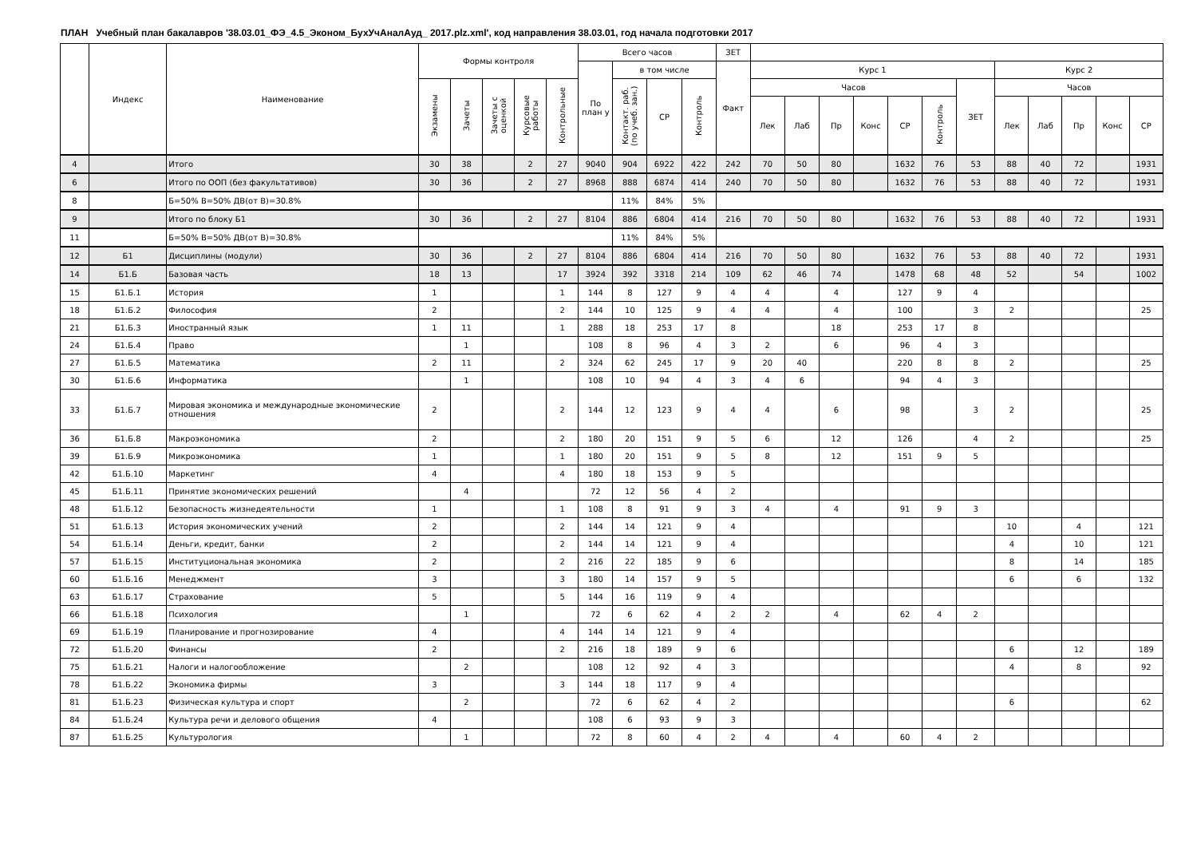ПЛАН Учебный план бакалавров '38.03.01_ФЭ_4.5_Эконом_БухУчАналАуд_ 2017.plz.xml', код направления 38.03.01, год начала подготовки 2017
| | Индекс | Наименование | Формы контроля | | | | | Всего часов | | | | ЗЕТ | | | | | | | | | | | | |
| --- | --- | --- | --- | --- | --- | --- | --- | --- | --- | --- | --- | --- | --- | --- | --- | --- | --- | --- | --- | --- | --- | --- | --- | --- |
| | | | | | | | | По план у | в том числе | | | Факт | Курс 1 | | | | | | | Курс 2 | | | | |
| | | | Экзамены | Зачеты | Зачеты с оценкой | Курсовые работы | Контрольные | | Контакт. раб. (по учеб. зан.) | СР | Контроль | | Часов | | | | | | ЗЕТ | Часов | | | | |
| | | | | | | | | | | | | | Лек | Лаб | Пр | Конс | СР | Контроль | | Лек | Лаб | Пр | Конс | СР |
| 4 | | Итого | 30 | 38 | | 2 | 27 | 9040 | 904 | 6922 | 422 | 242 | 70 | 50 | 80 | | 1632 | 76 | 53 | 88 | 40 | 72 | | 1931 |
| 6 | | Итого по ООП (без факультативов) | 30 | 36 | | 2 | 27 | 8968 | 888 | 6874 | 414 | 240 | 70 | 50 | 80 | | 1632 | 76 | 53 | 88 | 40 | 72 | | 1931 |
| 8 | | Б=50% В=50% ДВ(от В)=30.8% | | | | | | | 11% | 84% | 5% | | | | | | | | | | | | | |
| 9 | | Итого по блоку Б1 | 30 | 36 | | 2 | 27 | 8104 | 886 | 6804 | 414 | 216 | 70 | 50 | 80 | | 1632 | 76 | 53 | 88 | 40 | 72 | | 1931 |
| 11 | | Б=50% В=50% ДВ(от В)=30.8% | | | | | | | 11% | 84% | 5% | | | | | | | | | | | | | |
| 12 | Б1 | Дисциплины (модули) | 30 | 36 | | 2 | 27 | 8104 | 886 | 6804 | 414 | 216 | 70 | 50 | 80 | | 1632 | 76 | 53 | 88 | 40 | 72 | | 1931 |
| 14 | Б1.Б | Базовая часть | 18 | 13 | | | 17 | 3924 | 392 | 3318 | 214 | 109 | 62 | 46 | 74 | | 1478 | 68 | 48 | 52 | | 54 | | 1002 |
| 15 | Б1.Б.1 | История | 1 | | | | 1 | 144 | 8 | 127 | 9 | 4 | 4 | | 4 | | 127 | 9 | 4 | | | | | |
| 18 | Б1.Б.2 | Философия | 2 | | | | 2 | 144 | 10 | 125 | 9 | 4 | 4 | | 4 | | 100 | | 3 | 2 | | | | 25 |
| 21 | Б1.Б.3 | Иностранный язык | 1 | 11 | | | 1 | 288 | 18 | 253 | 17 | 8 | | | 18 | | 253 | 17 | 8 | | | | | |
| 24 | Б1.Б.4 | Право | | 1 | | | | 108 | 8 | 96 | 4 | 3 | 2 | | 6 | | 96 | 4 | 3 | | | | | |
| 27 | Б1.Б.5 | Математика | 2 | 11 | | | 2 | 324 | 62 | 245 | 17 | 9 | 20 | 40 | | | 220 | 8 | 8 | 2 | | | | 25 |
| 30 | Б1.Б.6 | Информатика | | 1 | | | | 108 | 10 | 94 | 4 | 3 | 4 | 6 | | | 94 | 4 | 3 | | | | | |
| 33 | Б1.Б.7 | Мировая экономика и международные экономические отношения | 2 | | | | 2 | 144 | 12 | 123 | 9 | 4 | 4 | | 6 | | 98 | | 3 | 2 | | | | 25 |
| 36 | Б1.Б.8 | Макроэкономика | 2 | | | | 2 | 180 | 20 | 151 | 9 | 5 | 6 | | 12 | | 126 | | 4 | 2 | | | | 25 |
| 39 | Б1.Б.9 | Микроэкономика | 1 | | | | 1 | 180 | 20 | 151 | 9 | 5 | 8 | | 12 | | 151 | 9 | 5 | | | | | |
| 42 | Б1.Б.10 | Маркетинг | 4 | | | | 4 | 180 | 18 | 153 | 9 | 5 | | | | | | | | | | | | |
| 45 | Б1.Б.11 | Принятие экономических решений | | 4 | | | | 72 | 12 | 56 | 4 | 2 | | | | | | | | | | | | |
| 48 | Б1.Б.12 | Безопасность жизнедеятельности | 1 | | | | 1 | 108 | 8 | 91 | 9 | 3 | 4 | | 4 | | 91 | 9 | 3 | | | | | |
| 51 | Б1.Б.13 | История экономических учений | 2 | | | | 2 | 144 | 14 | 121 | 9 | 4 | | | | | | | | 10 | | 4 | | 121 |
| 54 | Б1.Б.14 | Деньги, кредит, банки | 2 | | | | 2 | 144 | 14 | 121 | 9 | 4 | | | | | | | | 4 | | 10 | | 121 |
| 57 | Б1.Б.15 | Институциональная экономика | 2 | | | | 2 | 216 | 22 | 185 | 9 | 6 | | | | | | | | 8 | | 14 | | 185 |
| 60 | Б1.Б.16 | Менеджмент | 3 | | | | 3 | 180 | 14 | 157 | 9 | 5 | | | | | | | | 6 | | 6 | | 132 |
| 63 | Б1.Б.17 | Страхование | 5 | | | | 5 | 144 | 16 | 119 | 9 | 4 | | | | | | | | | | | | |
| 66 | Б1.Б.18 | Психология | | 1 | | | | 72 | 6 | 62 | 4 | 2 | 2 | | 4 | | 62 | 4 | 2 | | | | | |
| 69 | Б1.Б.19 | Планирование и прогнозирование | 4 | | | | 4 | 144 | 14 | 121 | 9 | 4 | | | | | | | | | | | | |
| 72 | Б1.Б.20 | Финансы | 2 | | | | 2 | 216 | 18 | 189 | 9 | 6 | | | | | | | | 6 | | 12 | | 189 |
| 75 | Б1.Б.21 | Налоги и налогообложение | | 2 | | | | 108 | 12 | 92 | 4 | 3 | | | | | | | | 4 | | 8 | | 92 |
| 78 | Б1.Б.22 | Экономика фирмы | 3 | | | | 3 | 144 | 18 | 117 | 9 | 4 | | | | | | | | | | | | |
| 81 | Б1.Б.23 | Физическая культура и спорт | | 2 | | | | 72 | 6 | 62 | 4 | 2 | | | | | | | | 6 | | | | 62 |
| 84 | Б1.Б.24 | Культура речи и делового общения | 4 | | | | | 108 | 6 | 93 | 9 | 3 | | | | | | | | | | | | |
| 87 | Б1.Б.25 | Культурология | | 1 | | | | 72 | 8 | 60 | 4 | 2 | 4 | | 4 | | 60 | 4 | 2 | | | | | |